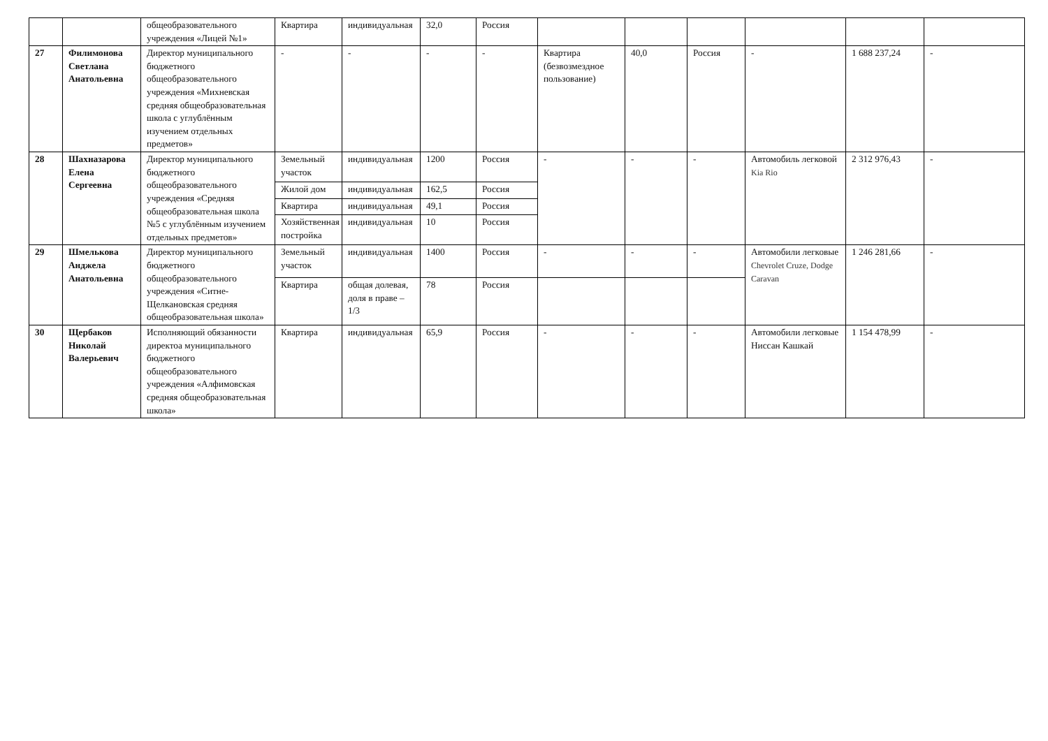| | | общеобразовательного учреждения «Лицей №1» | Квартира | индивидуальная | 32,0 | Россия | | | | | | |
| 27 | Филимонова Светлана Анатольевна | Директор муниципального бюджетного общеобразовательного учреждения «Михневская средняя общеобразовательная школа с углублённым изучением отдельных предметов» | - | - | - | - | Квартира (безвозмездное пользование) | 40,0 | Россия | - | 1 688 237,24 | - |
| 28 | Шахназарова Елена Сергеевна | Директор муниципального бюджетного общеобразовательного учреждения «Средняя общеобразовательная школа №5 с углублённым изучением отдельных предметов» | Земельный участок | индивидуальная | 1200 | Россия | - | - | - | Автомобиль легковой Kia Rio | 2 312 976,43 | - |
| | | | Жилой дом | индивидуальная | 162,5 | Россия | | | | | | |
| | | | Квартира | индивидуальная | 49,1 | Россия | | | | | | |
| | | | Хозяйственная постройка | индивидуальная | 10 | Россия | | | | | | |
| 29 | Шмелькова Анджела Анатольевна | Директор муниципального бюджетного общеобразовательного учреждения «Ситне-Щелкановская средняя общеобразовательная школа» | Земельный участок | индивидуальная | 1400 | Россия | - | - | - | Автомобили легковые Chevrolet Cruze, Dodge Caravan | 1 246 281,66 | - |
| | | | Квартира | общая долевая, доля в праве –1/3 | 78 | Россия | | | | | | |
| 30 | Щербаков Николай Валерьевич | Исполняющий обязанности директоа муниципального бюджетного общеобразовательного учреждения «Алфимовская средняя общеобразовательная школа» | Квартира | индивидуальная | 65,9 | Россия | - | - | - | Автомобили легковые Ниссан Кашкай | 1 154 478,99 | - |